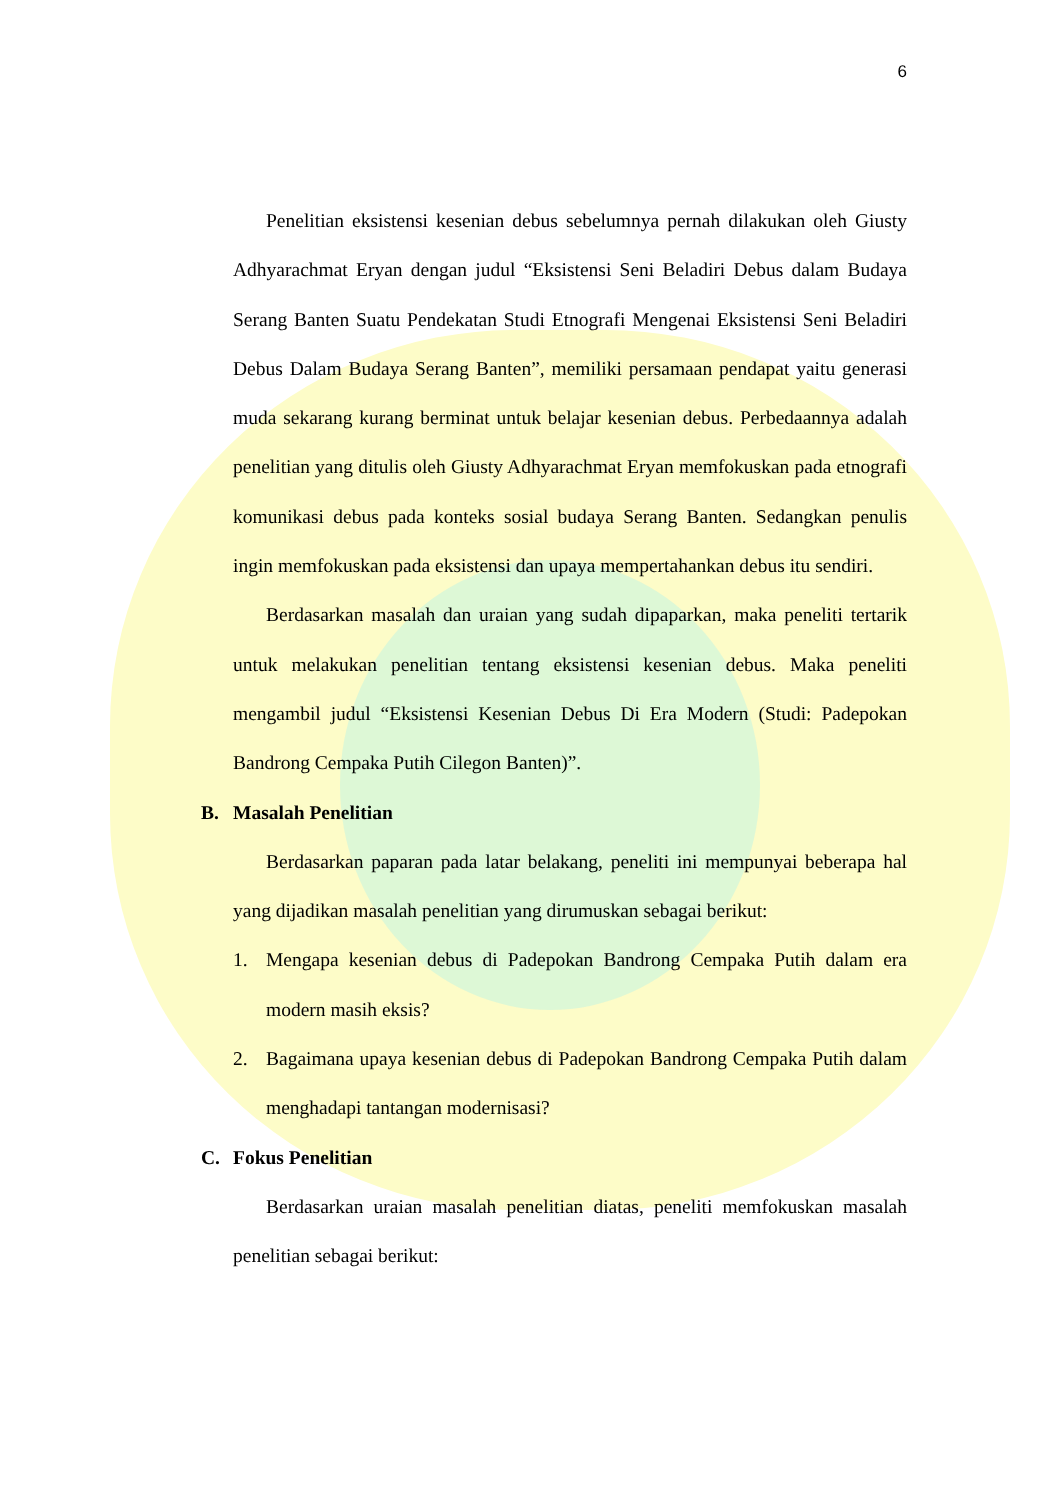6
Penelitian eksistensi kesenian debus sebelumnya pernah dilakukan oleh Giusty Adhyarachmat Eryan dengan judul “Eksistensi Seni Beladiri Debus dalam Budaya Serang Banten Suatu Pendekatan Studi Etnografi Mengenai Eksistensi Seni Beladiri Debus Dalam Budaya Serang Banten”, memiliki persamaan pendapat yaitu generasi muda sekarang kurang berminat untuk belajar kesenian debus. Perbedaannya adalah penelitian yang ditulis oleh Giusty Adhyarachmat Eryan memfokuskan pada etnografi komunikasi debus pada konteks sosial budaya Serang Banten. Sedangkan penulis ingin memfokuskan pada eksistensi dan upaya mempertahankan debus itu sendiri.
Berdasarkan masalah dan uraian yang sudah dipaparkan, maka peneliti tertarik untuk melakukan penelitian tentang eksistensi kesenian debus. Maka peneliti mengambil judul “Eksistensi Kesenian Debus Di Era Modern (Studi: Padepokan Bandrong Cempaka Putih Cilegon Banten)”.
B. Masalah Penelitian
Berdasarkan paparan pada latar belakang, peneliti ini mempunyai beberapa hal yang dijadikan masalah penelitian yang dirumuskan sebagai berikut:
1. Mengapa kesenian debus di Padepokan Bandrong Cempaka Putih dalam era modern masih eksis?
2. Bagaimana upaya kesenian debus di Padepokan Bandrong Cempaka Putih dalam menghadapi tantangan modernisasi?
C. Fokus Penelitian
Berdasarkan uraian masalah penelitian diatas, peneliti memfokuskan masalah penelitian sebagai berikut: